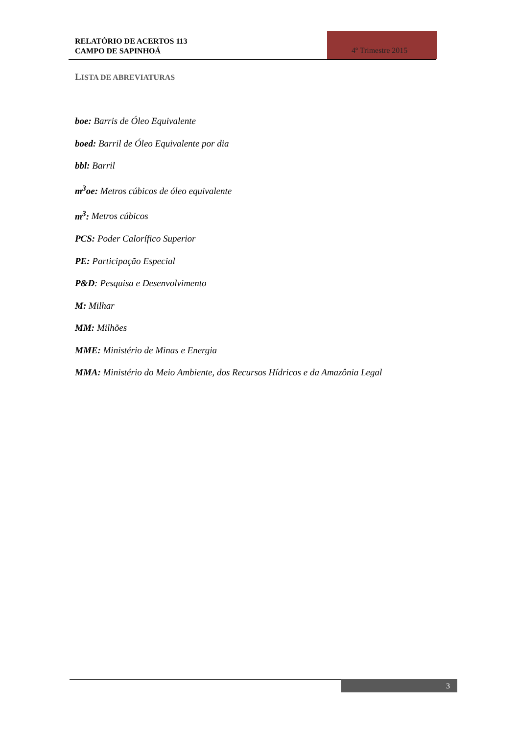RELATÓRIO DE ACERTOS 113
CAMPO DE SAPINHOÁ
4º Trimestre 2015
LISTA DE ABREVIATURAS
boe: Barris de Óleo Equivalente
boed: Barril de Óleo Equivalente por dia
bbl: Barril
m<sup>3</sup>oe: Metros cúbicos de óleo equivalente
m<sup>3</sup>: Metros cúbicos
PCS: Poder Calorífico Superior
PE: Participação Especial
P&D: Pesquisa e Desenvolvimento
M: Milhar
MM: Milhões
MME: Ministério de Minas e Energia
MMA: Ministério do Meio Ambiente, dos Recursos Hídricos e da Amazônia Legal
3